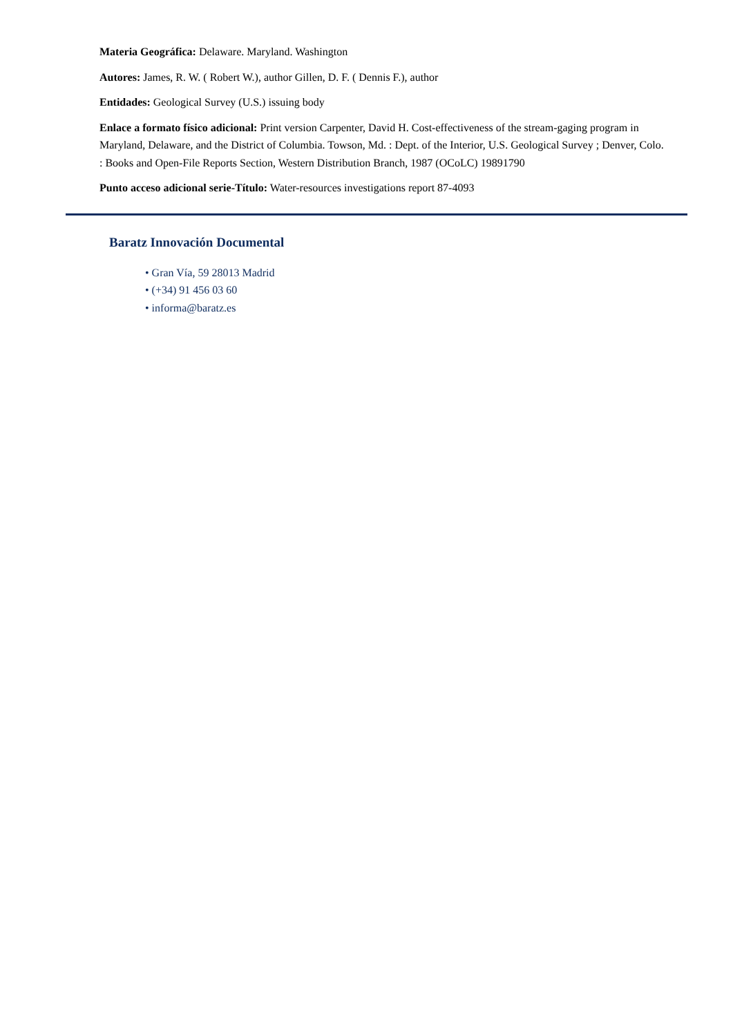Materia Geográfica: Delaware. Maryland. Washington
Autores: James, R. W. ( Robert W.), author Gillen, D. F. ( Dennis F.), author
Entidades: Geological Survey (U.S.) issuing body
Enlace a formato físico adicional: Print version Carpenter, David H. Cost-effectiveness of the stream-gaging program in Maryland, Delaware, and the District of Columbia. Towson, Md. : Dept. of the Interior, U.S. Geological Survey ; Denver, Colo. : Books and Open-File Reports Section, Western Distribution Branch, 1987 (OCoLC) 19891790
Punto acceso adicional serie-Título: Water-resources investigations report 87-4093
Baratz Innovación Documental
• Gran Vía, 59 28013 Madrid
• (+34) 91 456 03 60
• informa@baratz.es